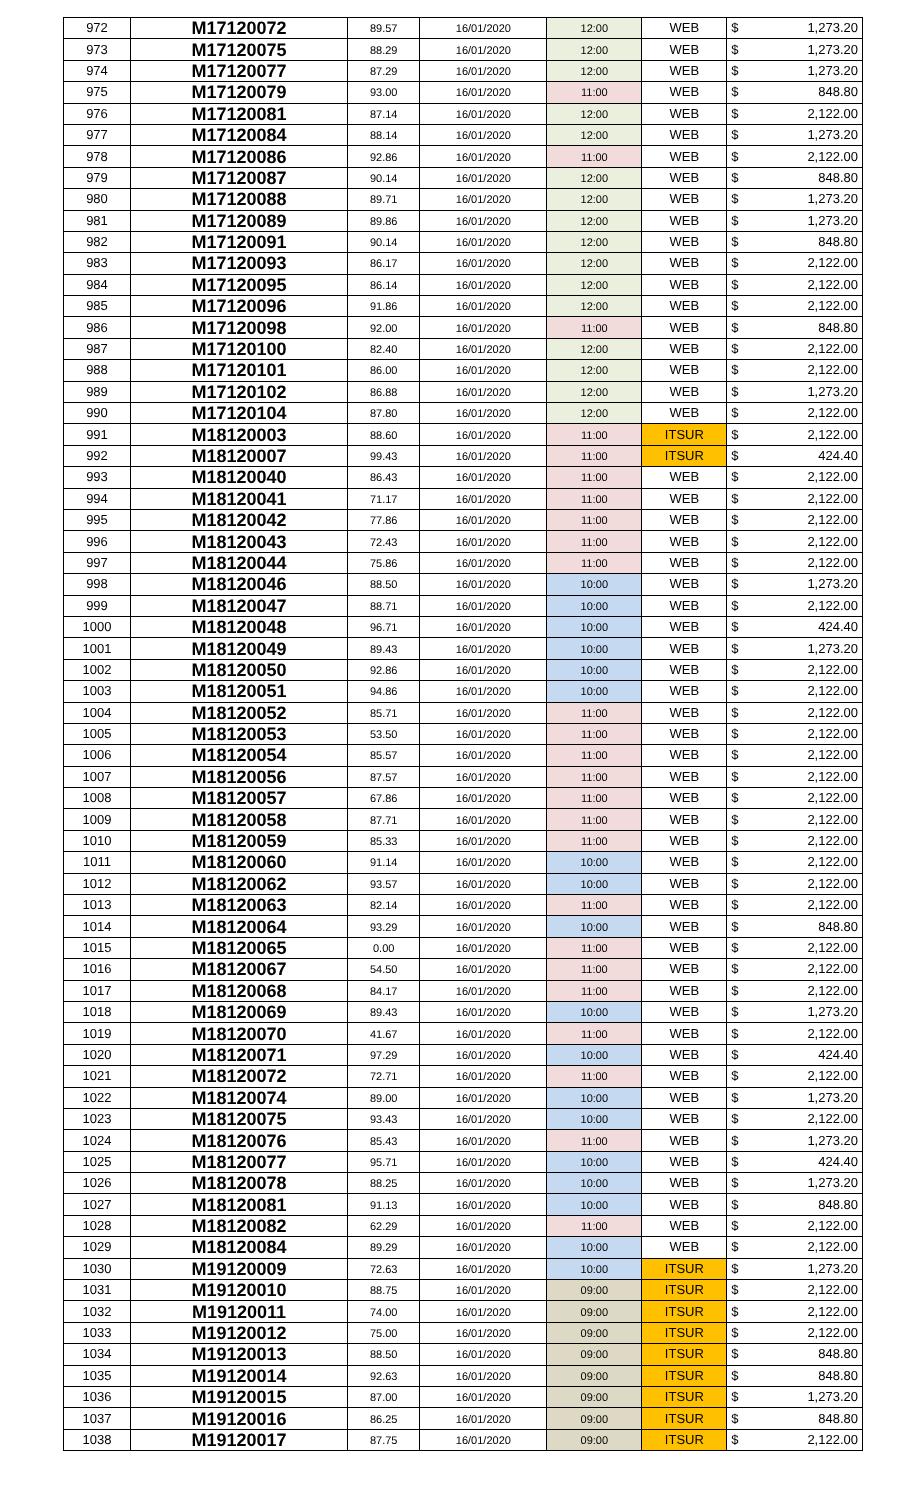| 972 | M17120072 | 89.57 | 16/01/2020 | 12:00 | WEB | $ | 1,273.20 |
| 973 | M17120075 | 88.29 | 16/01/2020 | 12:00 | WEB | $ | 1,273.20 |
| 974 | M17120077 | 87.29 | 16/01/2020 | 12:00 | WEB | $ | 1,273.20 |
| 975 | M17120079 | 93.00 | 16/01/2020 | 11:00 | WEB | $ | 848.80 |
| 976 | M17120081 | 87.14 | 16/01/2020 | 12:00 | WEB | $ | 2,122.00 |
| 977 | M17120084 | 88.14 | 16/01/2020 | 12:00 | WEB | $ | 1,273.20 |
| 978 | M17120086 | 92.86 | 16/01/2020 | 11:00 | WEB | $ | 2,122.00 |
| 979 | M17120087 | 90.14 | 16/01/2020 | 12:00 | WEB | $ | 848.80 |
| 980 | M17120088 | 89.71 | 16/01/2020 | 12:00 | WEB | $ | 1,273.20 |
| 981 | M17120089 | 89.86 | 16/01/2020 | 12:00 | WEB | $ | 1,273.20 |
| 982 | M17120091 | 90.14 | 16/01/2020 | 12:00 | WEB | $ | 848.80 |
| 983 | M17120093 | 86.17 | 16/01/2020 | 12:00 | WEB | $ | 2,122.00 |
| 984 | M17120095 | 86.14 | 16/01/2020 | 12:00 | WEB | $ | 2,122.00 |
| 985 | M17120096 | 91.86 | 16/01/2020 | 12:00 | WEB | $ | 2,122.00 |
| 986 | M17120098 | 92.00 | 16/01/2020 | 11:00 | WEB | $ | 848.80 |
| 987 | M17120100 | 82.40 | 16/01/2020 | 12:00 | WEB | $ | 2,122.00 |
| 988 | M17120101 | 86.00 | 16/01/2020 | 12:00 | WEB | $ | 2,122.00 |
| 989 | M17120102 | 86.88 | 16/01/2020 | 12:00 | WEB | $ | 1,273.20 |
| 990 | M17120104 | 87.80 | 16/01/2020 | 12:00 | WEB | $ | 2,122.00 |
| 991 | M18120003 | 88.60 | 16/01/2020 | 11:00 | ITSUR | $ | 2,122.00 |
| 992 | M18120007 | 99.43 | 16/01/2020 | 11:00 | ITSUR | $ | 424.40 |
| 993 | M18120040 | 86.43 | 16/01/2020 | 11:00 | WEB | $ | 2,122.00 |
| 994 | M18120041 | 71.17 | 16/01/2020 | 11:00 | WEB | $ | 2,122.00 |
| 995 | M18120042 | 77.86 | 16/01/2020 | 11:00 | WEB | $ | 2,122.00 |
| 996 | M18120043 | 72.43 | 16/01/2020 | 11:00 | WEB | $ | 2,122.00 |
| 997 | M18120044 | 75.86 | 16/01/2020 | 11:00 | WEB | $ | 2,122.00 |
| 998 | M18120046 | 88.50 | 16/01/2020 | 10:00 | WEB | $ | 1,273.20 |
| 999 | M18120047 | 88.71 | 16/01/2020 | 10:00 | WEB | $ | 2,122.00 |
| 1000 | M18120048 | 96.71 | 16/01/2020 | 10:00 | WEB | $ | 424.40 |
| 1001 | M18120049 | 89.43 | 16/01/2020 | 10:00 | WEB | $ | 1,273.20 |
| 1002 | M18120050 | 92.86 | 16/01/2020 | 10:00 | WEB | $ | 2,122.00 |
| 1003 | M18120051 | 94.86 | 16/01/2020 | 10:00 | WEB | $ | 2,122.00 |
| 1004 | M18120052 | 85.71 | 16/01/2020 | 11:00 | WEB | $ | 2,122.00 |
| 1005 | M18120053 | 53.50 | 16/01/2020 | 11:00 | WEB | $ | 2,122.00 |
| 1006 | M18120054 | 85.57 | 16/01/2020 | 11:00 | WEB | $ | 2,122.00 |
| 1007 | M18120056 | 87.57 | 16/01/2020 | 11:00 | WEB | $ | 2,122.00 |
| 1008 | M18120057 | 67.86 | 16/01/2020 | 11:00 | WEB | $ | 2,122.00 |
| 1009 | M18120058 | 87.71 | 16/01/2020 | 11:00 | WEB | $ | 2,122.00 |
| 1010 | M18120059 | 85.33 | 16/01/2020 | 11:00 | WEB | $ | 2,122.00 |
| 1011 | M18120060 | 91.14 | 16/01/2020 | 10:00 | WEB | $ | 2,122.00 |
| 1012 | M18120062 | 93.57 | 16/01/2020 | 10:00 | WEB | $ | 2,122.00 |
| 1013 | M18120063 | 82.14 | 16/01/2020 | 11:00 | WEB | $ | 2,122.00 |
| 1014 | M18120064 | 93.29 | 16/01/2020 | 10:00 | WEB | $ | 848.80 |
| 1015 | M18120065 | 0.00 | 16/01/2020 | 11:00 | WEB | $ | 2,122.00 |
| 1016 | M18120067 | 54.50 | 16/01/2020 | 11:00 | WEB | $ | 2,122.00 |
| 1017 | M18120068 | 84.17 | 16/01/2020 | 11:00 | WEB | $ | 2,122.00 |
| 1018 | M18120069 | 89.43 | 16/01/2020 | 10:00 | WEB | $ | 1,273.20 |
| 1019 | M18120070 | 41.67 | 16/01/2020 | 11:00 | WEB | $ | 2,122.00 |
| 1020 | M18120071 | 97.29 | 16/01/2020 | 10:00 | WEB | $ | 424.40 |
| 1021 | M18120072 | 72.71 | 16/01/2020 | 11:00 | WEB | $ | 2,122.00 |
| 1022 | M18120074 | 89.00 | 16/01/2020 | 10:00 | WEB | $ | 1,273.20 |
| 1023 | M18120075 | 93.43 | 16/01/2020 | 10:00 | WEB | $ | 2,122.00 |
| 1024 | M18120076 | 85.43 | 16/01/2020 | 11:00 | WEB | $ | 1,273.20 |
| 1025 | M18120077 | 95.71 | 16/01/2020 | 10:00 | WEB | $ | 424.40 |
| 1026 | M18120078 | 88.25 | 16/01/2020 | 10:00 | WEB | $ | 1,273.20 |
| 1027 | M18120081 | 91.13 | 16/01/2020 | 10:00 | WEB | $ | 848.80 |
| 1028 | M18120082 | 62.29 | 16/01/2020 | 11:00 | WEB | $ | 2,122.00 |
| 1029 | M18120084 | 89.29 | 16/01/2020 | 10:00 | WEB | $ | 2,122.00 |
| 1030 | M19120009 | 72.63 | 16/01/2020 | 10:00 | ITSUR | $ | 1,273.20 |
| 1031 | M19120010 | 88.75 | 16/01/2020 | 09:00 | ITSUR | $ | 2,122.00 |
| 1032 | M19120011 | 74.00 | 16/01/2020 | 09:00 | ITSUR | $ | 2,122.00 |
| 1033 | M19120012 | 75.00 | 16/01/2020 | 09:00 | ITSUR | $ | 2,122.00 |
| 1034 | M19120013 | 88.50 | 16/01/2020 | 09:00 | ITSUR | $ | 848.80 |
| 1035 | M19120014 | 92.63 | 16/01/2020 | 09:00 | ITSUR | $ | 848.80 |
| 1036 | M19120015 | 87.00 | 16/01/2020 | 09:00 | ITSUR | $ | 1,273.20 |
| 1037 | M19120016 | 86.25 | 16/01/2020 | 09:00 | ITSUR | $ | 848.80 |
| 1038 | M19120017 | 87.75 | 16/01/2020 | 09:00 | ITSUR | $ | 2,122.00 |